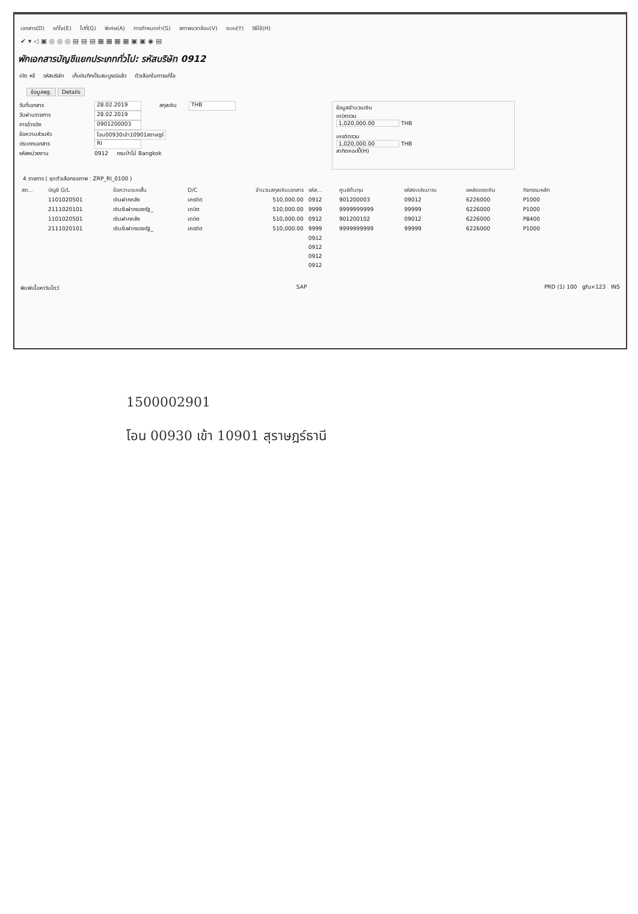เอกสาร(D) แก้ไข(E) ไปที่(G) พิเศษ(A) การกำหนดค่า(S) สภาพแวดล้อม(V) ระบบ(Y) วิธีใช้(H)
✔ ▾ ◁ ▣ ◎ ◎ ◎ ▤ ▤ ▤ ▦ ▦ ▦ ▦ ▣ ▣ ◉ ▤
พักเอกสารบัญชีแยกประเภททั่วไป: รหัสบริษัท 0912
เปิด หรื รหัสบริษัท เก็บบันทึกเป็นสมบูรณ์แล้ว ตัวเลือกในการแก้ไข
ข้อมูลพฐ. Details
วันที่เอกสาร 28.02.2019 สกุลเงิน THB
วันผ่านรายการ 28.02.2019
การอ้างอิง 0901200003
ข้อความส่วนหัว โอน00930เข้า10901สราษฎร์
ประเภทเอกสาร RI
รหัสหน่วยงาน 0912 กรมป่าไม้ Bangkok
ข้อมูลจำนวนเงิน
เดบิตรวม
1,020,000.00 THB
เครดิตรวม
1,020,000.00 THB
สาทิตคอปปี้(H)
4 รายการ ( ชุดตัวเลือกจอภาพ : ZRP_RI_0100 )
| สถ... | บัญชี G/L | ข้อความแบบสั้น | D/C | จำนวนสกุลเงินเอกสาร | รหัส... | ศูนย์ต้นทุน | รหัสงบประมาณ | แหล่งของเงิน | กิจกรรมหลัก |
| --- | --- | --- | --- | --- | --- | --- | --- | --- | --- |
| | 1101020501 | เงินฝากคลัง | เครดิต | 510,000.00 | 0912 | 901200003 | 09012 | 6226000 | P1000 |
| | 2111020101 | เงินรับฝากของรัฐ_ | เดบิต | 510,000.00 | 9999 | 9999999999 | 99999 | 6226000 | P1000 |
| | 1101020501 | เงินฝากคลัง | เดบิต | 510,000.00 | 0912 | 901200102 | 09012 | 6226000 | P8400 |
| | 2111020101 | เงินรับฝากของรัฐ_ | เครดิต | 510,000.00 | 9999 | 9999999999 | 99999 | 6226000 | P1000 |
| | | | | | 0912 | | | | |
| | | | | | 0912 | | | | |
| | | | | | 0912 | | | | |
| | | | | | 0912 | | | | |
พิมพ์เนื้อหาวินโดว์ SAP PRD (1) 100 gfu×123 INS
1500002901
โอน 00930 เข้า 10901 สุราษฎร์ธานี